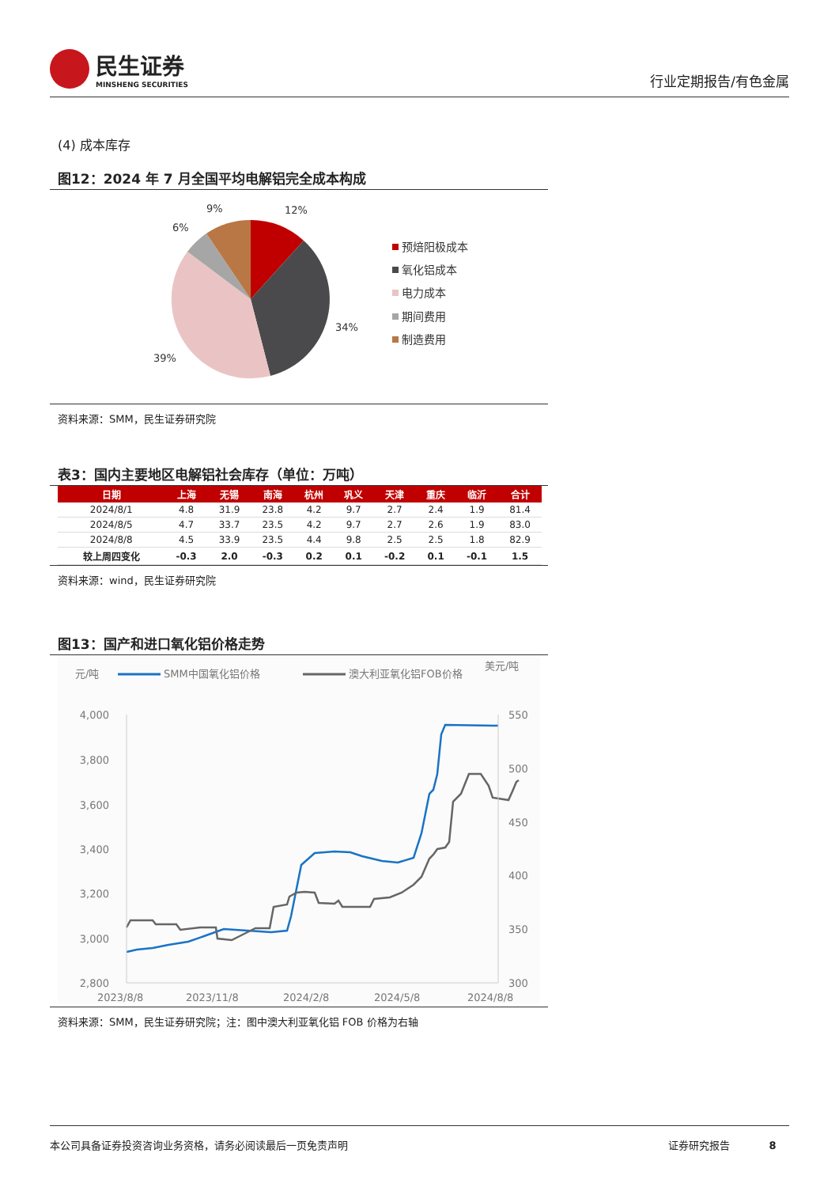民生证券
MINSHENG SECURITIES
行业定期报告/有色金属
(4) 成本库存
图12：2024 年 7 月全国平均电解铝完全成本构成
12%
9%
6%
34%
39%
预焙阳极成本
氧化铝成本
电力成本
期间费用
制造费用
资料来源：SMM，民生证券研究院
表3：国内主要地区电解铝社会库存（单位：万吨）
| 日期 | 上海 | 无锡 | 南海 | 杭州 | 巩义 | 天津 | 重庆 | 临沂 | 合计 |
| --- | --- | --- | --- | --- | --- | --- | --- | --- | --- |
| 2024/8/1 | 4.8 | 31.9 | 23.8 | 4.2 | 9.7 | 2.7 | 2.4 | 1.9 | 81.4 |
| 2024/8/5 | 4.7 | 33.7 | 23.5 | 4.2 | 9.7 | 2.7 | 2.6 | 1.9 | 83.0 |
| 2024/8/8 | 4.5 | 33.9 | 23.5 | 4.4 | 9.8 | 2.5 | 2.5 | 1.8 | 82.9 |
| 较上周四变化 | -0.3 | 2.0 | -0.3 | 0.2 | 0.1 | -0.2 | 0.1 | -0.1 | 1.5 |
资料来源：wind，民生证券研究院
图13：国产和进口氧化铝价格走势
元/吨
SMM中国氧化铝价格
澳大利亚氧化铝FOB价格
美元/吨
4,000
3,800
3,600
3,400
3,200
3,000
2,800
550
500
450
400
350
300
2023/8/8
2023/11/8
2024/2/8
2024/5/8
2024/8/8
资料来源：SMM，民生证券研究院；注：图中澳大利亚氧化铝 FOB 价格为右轴
本公司具备证券投资咨询业务资格，请务必阅读最后一页免责声明 证券研究报告 8